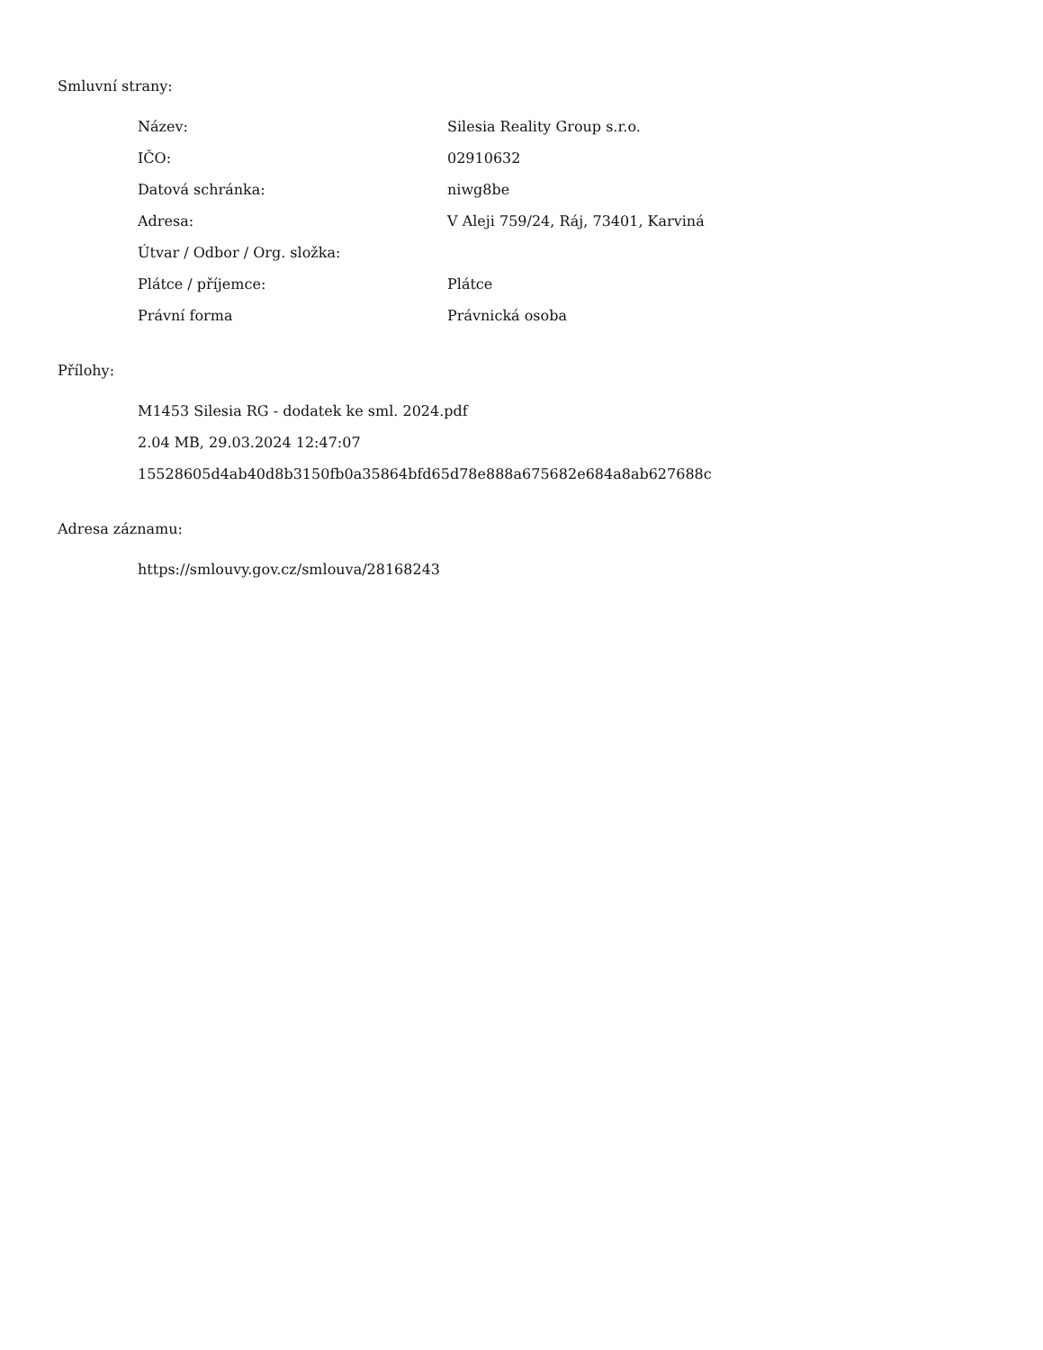Smluvní strany:
| Název: | Silesia Reality Group s.r.o. |
| IČO: | 02910632 |
| Datová schránka: | niwg8be |
| Adresa: | V Aleji 759/24, Ráj, 73401, Karviná |
| Útvar / Odbor / Org. složka: | |
| Plátce / příjemce: | Plátce |
| Právní forma | Právnická osoba |
Přílohy:
M1453 Silesia RG - dodatek ke sml. 2024.pdf
2.04 MB, 29.03.2024 12:47:07
15528605d4ab40d8b3150fb0a35864bfd65d78e888a675682e684a8ab627688c
Adresa záznamu:
https://smlouvy.gov.cz/smlouva/28168243